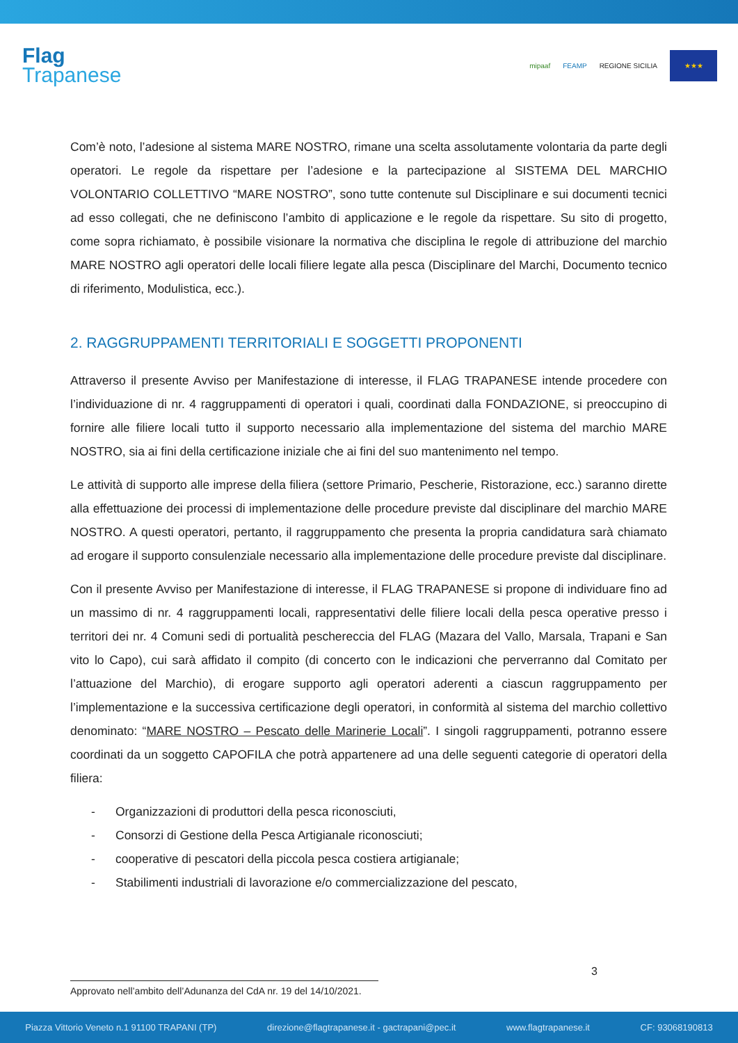Flag
Trapanese
mipaaf FEAMP REGIONE SICILIA
★★★
Com’è noto, l’adesione al sistema MARE NOSTRO, rimane una scelta assolutamente volontaria da parte degli operatori. Le regole da rispettare per l’adesione e la partecipazione al SISTEMA DEL MARCHIO VOLONTARIO COLLETTIVO “MARE NOSTRO”, sono tutte contenute sul Disciplinare e sui documenti tecnici ad esso collegati, che ne definiscono l’ambito di applicazione e le regole da rispettare. Su sito di progetto, come sopra richiamato, è possibile visionare la normativa che disciplina le regole di attribuzione del marchio MARE NOSTRO agli operatori delle locali filiere legate alla pesca (Disciplinare del Marchi, Documento tecnico di riferimento, Modulistica, ecc.).
2. RAGGRUPPAMENTI TERRITORIALI E SOGGETTI PROPONENTI
Attraverso il presente Avviso per Manifestazione di interesse, il FLAG TRAPANESE intende procedere con l’individuazione di nr. 4 raggruppamenti di operatori i quali, coordinati dalla FONDAZIONE, si preoccupino di fornire alle filiere locali tutto il supporto necessario alla implementazione del sistema del marchio MARE NOSTRO, sia ai fini della certificazione iniziale che ai fini del suo mantenimento nel tempo.
Le attività di supporto alle imprese della filiera (settore Primario, Pescherie, Ristorazione, ecc.) saranno dirette alla effettuazione dei processi di implementazione delle procedure previste dal disciplinare del marchio MARE NOSTRO. A questi operatori, pertanto, il raggruppamento che presenta la propria candidatura sarà chiamato ad erogare il supporto consulenziale necessario alla implementazione delle procedure previste dal disciplinare.
Con il presente Avviso per Manifestazione di interesse, il FLAG TRAPANESE si propone di individuare fino ad un massimo di nr. 4 raggruppamenti locali, rappresentativi delle filiere locali della pesca operative presso i territori dei nr. 4 Comuni sedi di portualità peschereccia del FLAG (Mazara del Vallo, Marsala, Trapani e San vito lo Capo), cui sarà affidato il compito (di concerto con le indicazioni che perverranno dal Comitato per l’attuazione del Marchio), di erogare supporto agli operatori aderenti a ciascun raggruppamento per l’implementazione e la successiva certificazione degli operatori, in conformità al sistema del marchio collettivo denominato: “MARE NOSTRO – Pescato delle Marinerie Locali”. I singoli raggruppamenti, potranno essere coordinati da un soggetto CAPOFILA che potrà appartenere ad una delle seguenti categorie di operatori della filiera:
- Organizzazioni di produttori della pesca riconosciuti,
- Consorzi di Gestione della Pesca Artigianale riconosciuti;
- cooperative di pescatori della piccola pesca costiera artigianale;
- Stabilimenti industriali di lavorazione e/o commercializzazione del pescato,
3
Approvato nell’ambito dell’Adunanza del CdA nr. 19 del 14/10/2021.
Piazza Vittorio Veneto n.1 91100 TRAPANI (TP) direzione@flagtrapanese.it - gactrapani@pec.it www.flagtrapanese.it CF: 93068190813